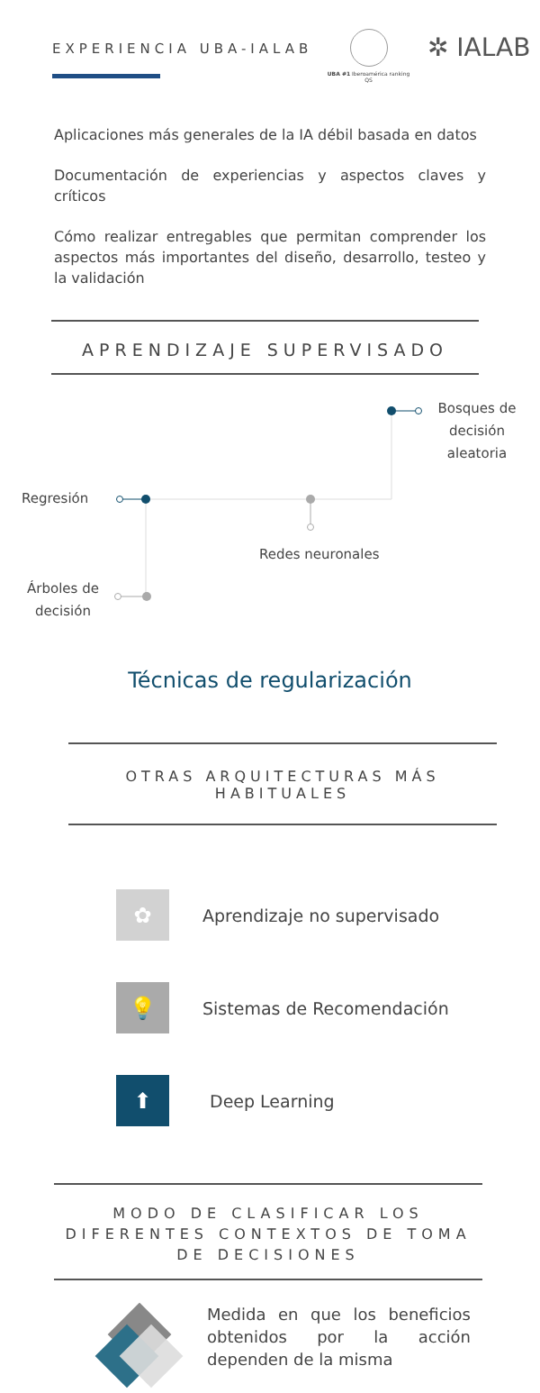EXPERIENCIA UBA-IALAB
UBA #1 Iberoamérica ranking QS
✲ IALAB
Aplicaciones más generales de la IA débil basada en datos
Documentación de experiencias y aspectos claves y críticos
Cómo realizar entregables que permitan comprender los aspectos más importantes del diseño, desarrollo, testeo y la validación
APRENDIZAJE SUPERVISADO
Bosques de decisión aleatoria
Regresión
Redes neuronales
Árboles de decisión
Técnicas de regularización
OTRAS ARQUITECTURAS MÁS HABITUALES
✿
Aprendizaje no supervisado
💡
Sistemas de Recomendación
⬆
Deep Learning
MODO DE CLASIFICAR LOS DIFERENTES CONTEXTOS DE TOMA DE DECISIONES
Medida en que los beneficios obtenidos por la acción dependen de la misma